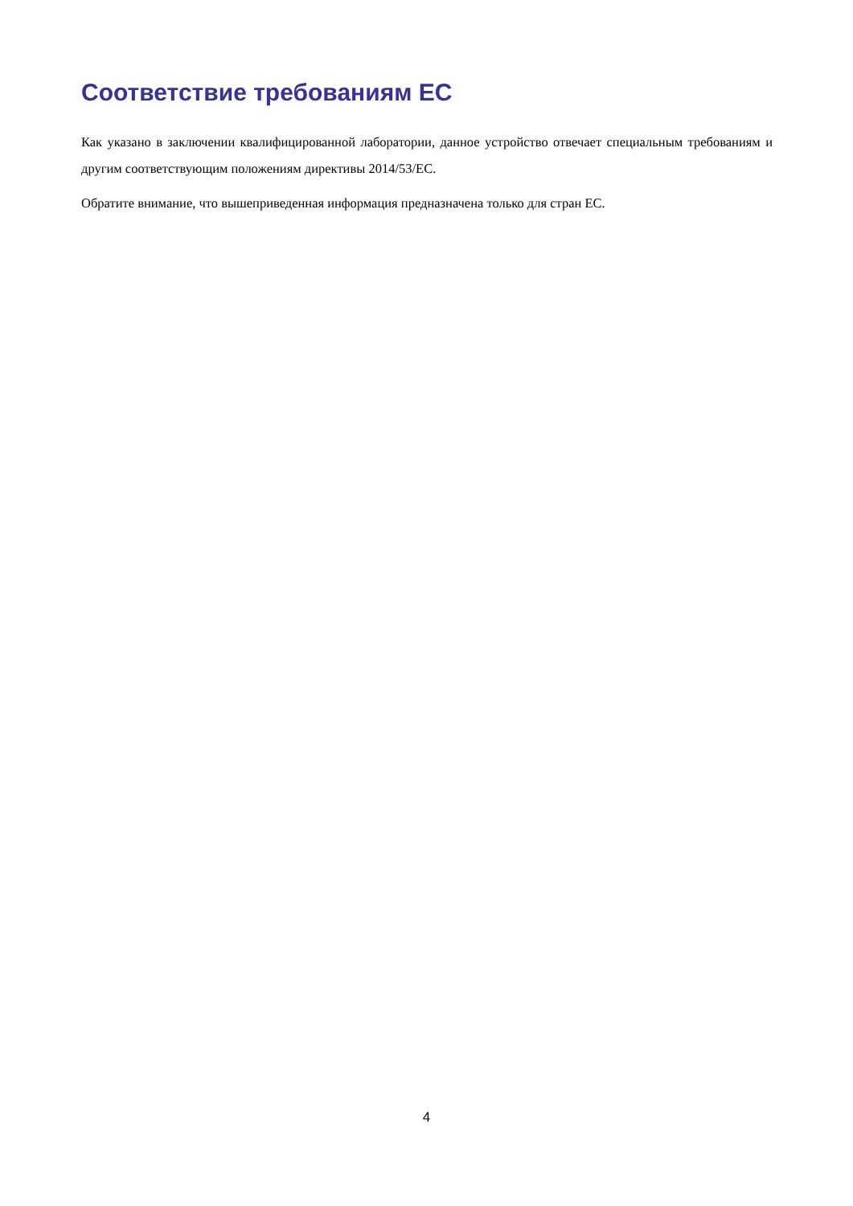Соответствие требованиям ЕС
Как указано в заключении квалифицированной лаборатории, данное устройство отвечает специальным требованиям и другим соответствующим положениям директивы 2014/53/ЕС.
Обратите внимание, что вышеприведенная информация предназначена только для стран ЕС.
4